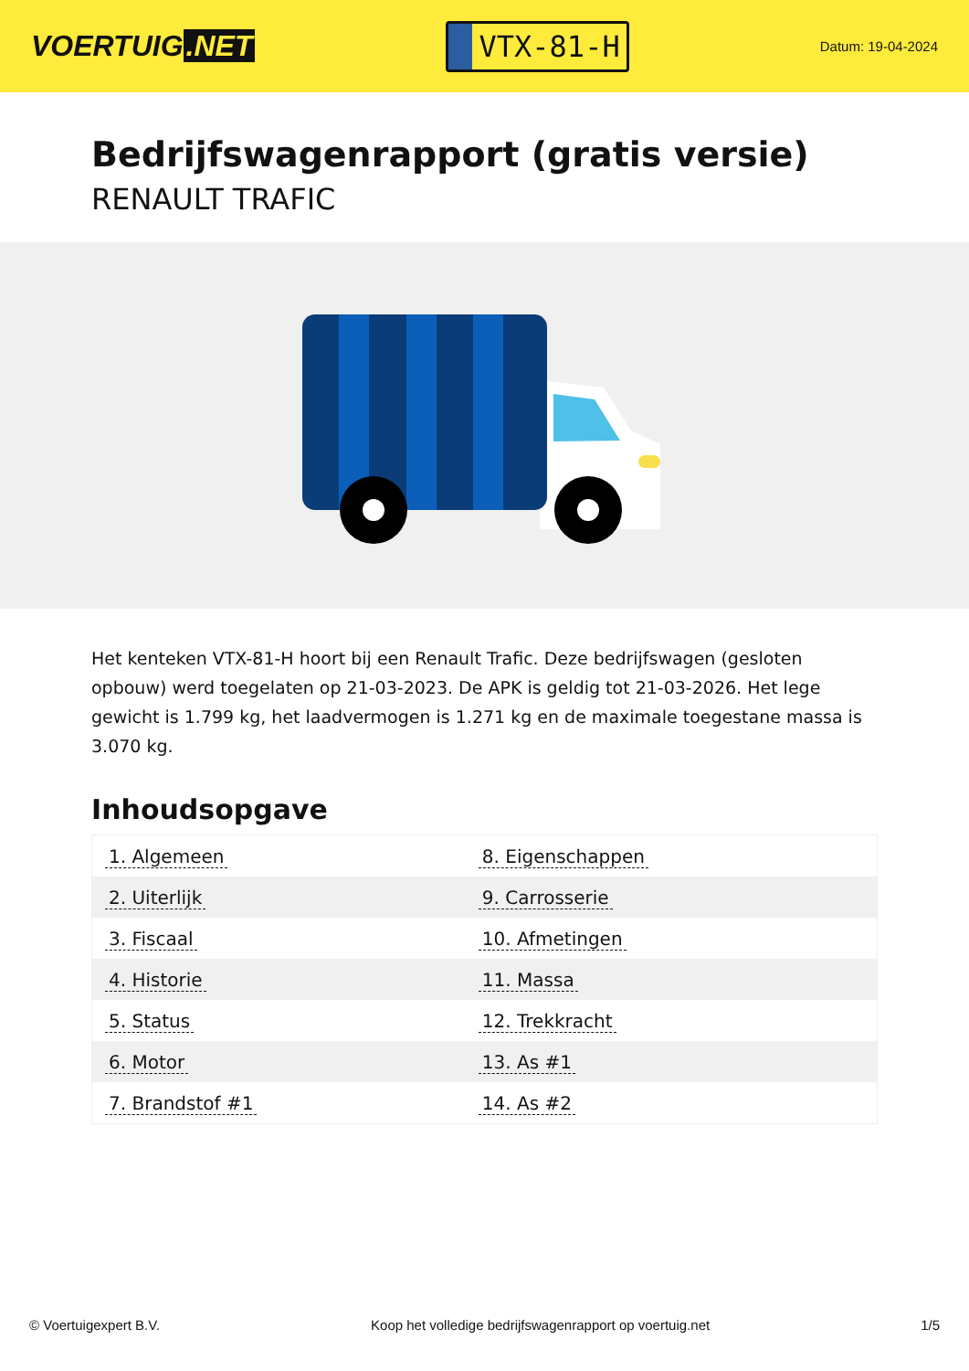VOERTUIG.NET
VTX-81-H
Datum: 19-04-2024
Bedrijfswagenrapport (gratis versie)
RENAULT TRAFIC
Het kenteken VTX-81-H hoort bij een Renault Trafic. Deze bedrijfswagen (gesloten opbouw) werd toegelaten op 21-03-2023. De APK is geldig tot 21-03-2026. Het lege gewicht is 1.799 kg, het laadvermogen is 1.271 kg en de maximale toegestane massa is 3.070 kg.
Inhoudsopgave
| 1. Algemeen | 8. Eigenschappen |
| 2. Uiterlijk | 9. Carrosserie |
| 3. Fiscaal | 10. Afmetingen |
| 4. Historie | 11. Massa |
| 5. Status | 12. Trekkracht |
| 6. Motor | 13. As #1 |
| 7. Brandstof #1 | 14. As #2 |
© Voertuigexpert B.V. Koop het volledige bedrijfswagenrapport op voertuig.net 1/5